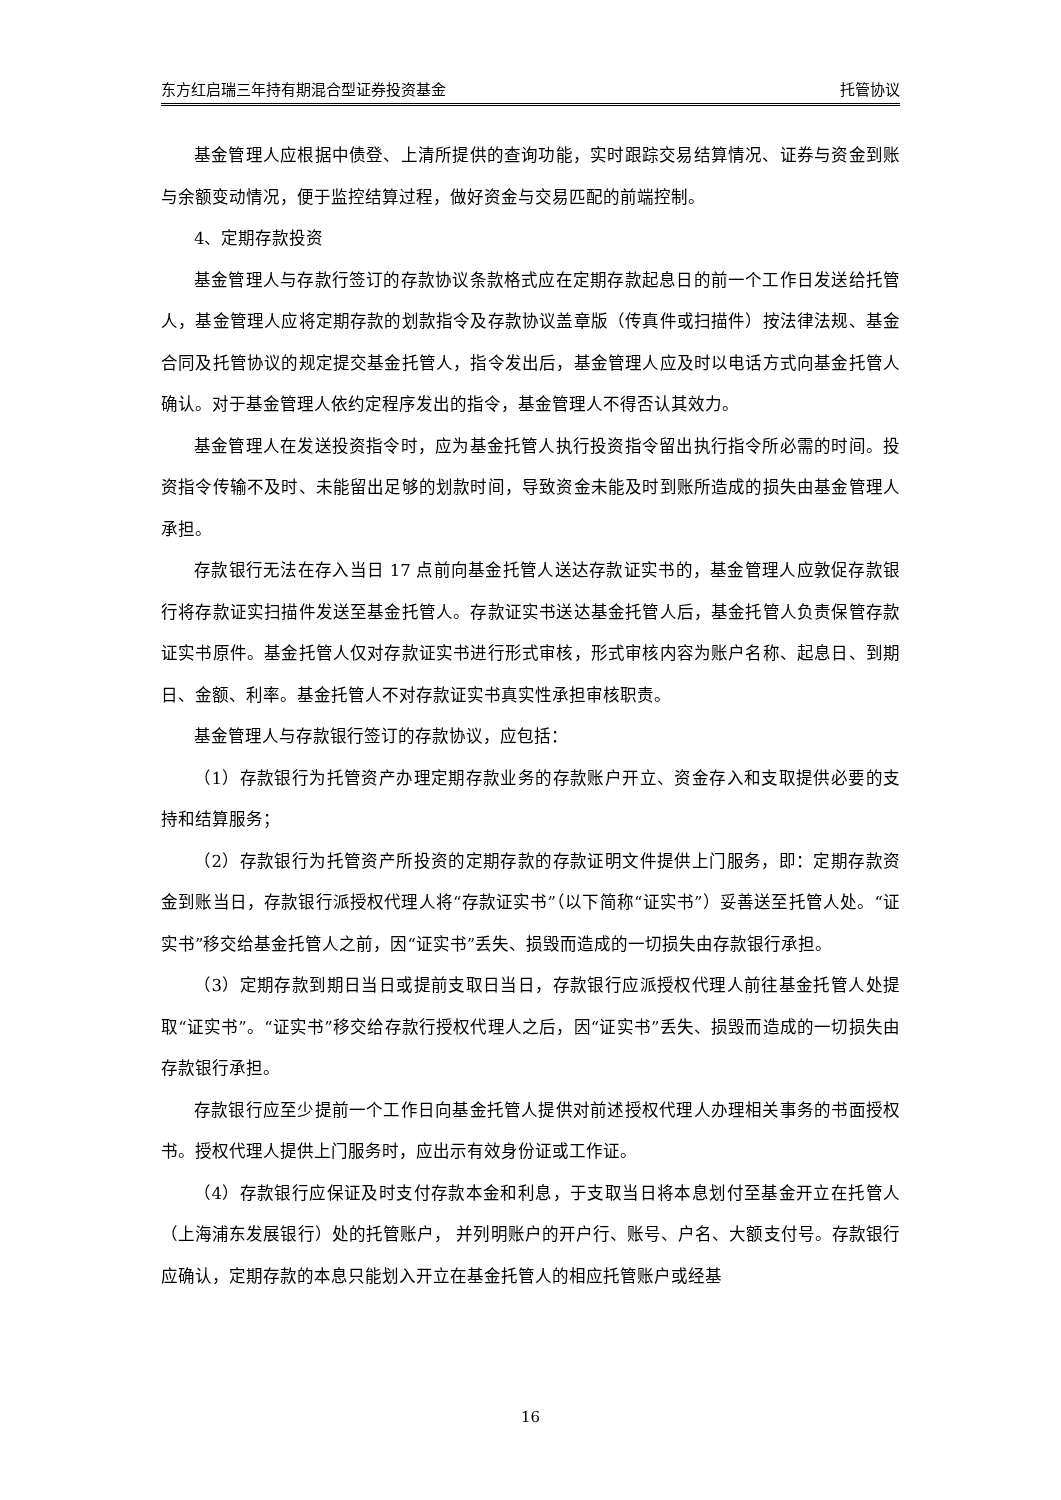东方红启瑞三年持有期混合型证券投资基金 托管协议
基金管理人应根据中债登、上清所提供的查询功能，实时跟踪交易结算情况、证券与资金到账与余额变动情况，便于监控结算过程，做好资金与交易匹配的前端控制。
4、定期存款投资
基金管理人与存款行签订的存款协议条款格式应在定期存款起息日的前一个工作日发送给托管人，基金管理人应将定期存款的划款指令及存款协议盖章版（传真件或扫描件）按法律法规、基金合同及托管协议的规定提交基金托管人，指令发出后，基金管理人应及时以电话方式向基金托管人确认。对于基金管理人依约定程序发出的指令，基金管理人不得否认其效力。
基金管理人在发送投资指令时，应为基金托管人执行投资指令留出执行指令所必需的时间。投资指令传输不及时、未能留出足够的划款时间，导致资金未能及时到账所造成的损失由基金管理人承担。
存款银行无法在存入当日 17 点前向基金托管人送达存款证实书的，基金管理人应敦促存款银行将存款证实扫描件发送至基金托管人。存款证实书送达基金托管人后，基金托管人负责保管存款证实书原件。基金托管人仅对存款证实书进行形式审核，形式审核内容为账户名称、起息日、到期日、金额、利率。基金托管人不对存款证实书真实性承担审核职责。
基金管理人与存款银行签订的存款协议，应包括：
（1）存款银行为托管资产办理定期存款业务的存款账户开立、资金存入和支取提供必要的支持和结算服务；
（2）存款银行为托管资产所投资的定期存款的存款证明文件提供上门服务，即：定期存款资金到账当日，存款银行派授权代理人将“存款证实书”（以下简称“证实书”）妥善送至托管人处。“证实书”移交给基金托管人之前，因“证实书”丢失、损毁而造成的一切损失由存款银行承担。
（3）定期存款到期日当日或提前支取日当日，存款银行应派授权代理人前往基金托管人处提取“证实书”。“证实书”移交给存款行授权代理人之后，因“证实书”丢失、损毁而造成的一切损失由存款银行承担。
存款银行应至少提前一个工作日向基金托管人提供对前述授权代理人办理相关事务的书面授权书。授权代理人提供上门服务时，应出示有效身份证或工作证。
（4）存款银行应保证及时支付存款本金和利息，于支取当日将本息划付至基金开立在托管人（上海浦东发展银行）处的托管账户， 并列明账户的开户行、账号、户名、大额支付号。存款银行应确认，定期存款的本息只能划入开立在基金托管人的相应托管账户或经基
16